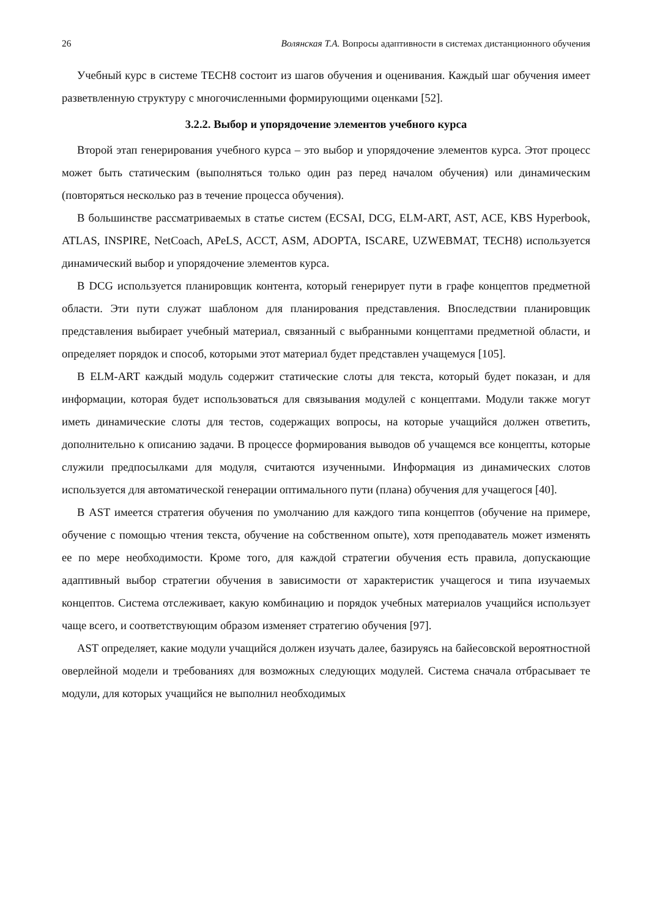26 Волянская Т.А. Вопросы адаптивности в системах дистанционного обучения
Учебный курс в системе TECH8 состоит из шагов обучения и оценивания. Каждый шаг обучения имеет разветвленную структуру с многочисленными формирующими оценками [52].
3.2.2. Выбор и упорядочение элементов учебного курса
Второй этап генерирования учебного курса – это выбор и упорядочение элементов курса. Этот процесс может быть статическим (выполняться только один раз перед началом обучения) или динамическим (повторяться несколько раз в течение процесса обучения).
В большинстве рассматриваемых в статье систем (ECSAI, DCG, ELM-ART, AST, ACE, KBS Hyperbook, ATLAS, INSPIRE, NetCoach, APeLS, ACCT, ASM, ADOPTA, ISCARE, UZWEBMAT, TECH8) используется динамический выбор и упорядочение элементов курса.
В DCG используется планировщик контента, который генерирует пути в графе концептов предметной области. Эти пути служат шаблоном для планирования представления. Впоследствии планировщик представления выбирает учебный материал, связанный с выбранными концептами предметной области, и определяет порядок и способ, которыми этот материал будет представлен учащемуся [105].
В ELM-ART каждый модуль содержит статические слоты для текста, который будет показан, и для информации, которая будет использоваться для связывания модулей с концептами. Модули также могут иметь динамические слоты для тестов, содержащих вопросы, на которые учащийся должен ответить, дополнительно к описанию задачи. В процессе формирования выводов об учащемся все концепты, которые служили предпосылками для модуля, считаются изученными. Информация из динамических слотов используется для автоматической генерации оптимального пути (плана) обучения для учащегося [40].
В AST имеется стратегия обучения по умолчанию для каждого типа концептов (обучение на примере, обучение с помощью чтения текста, обучение на собственном опыте), хотя преподаватель может изменять ее по мере необходимости. Кроме того, для каждой стратегии обучения есть правила, допускающие адаптивный выбор стратегии обучения в зависимости от характеристик учащегося и типа изучаемых концептов. Система отслеживает, какую комбинацию и порядок учебных материалов учащийся использует чаще всего, и соответствующим образом изменяет стратегию обучения [97].
AST определяет, какие модули учащийся должен изучать далее, базируясь на байесовской вероятностной оверлейной модели и требованиях для возможных следующих модулей. Система сначала отбрасывает те модули, для которых учащийся не выполнил необходимых